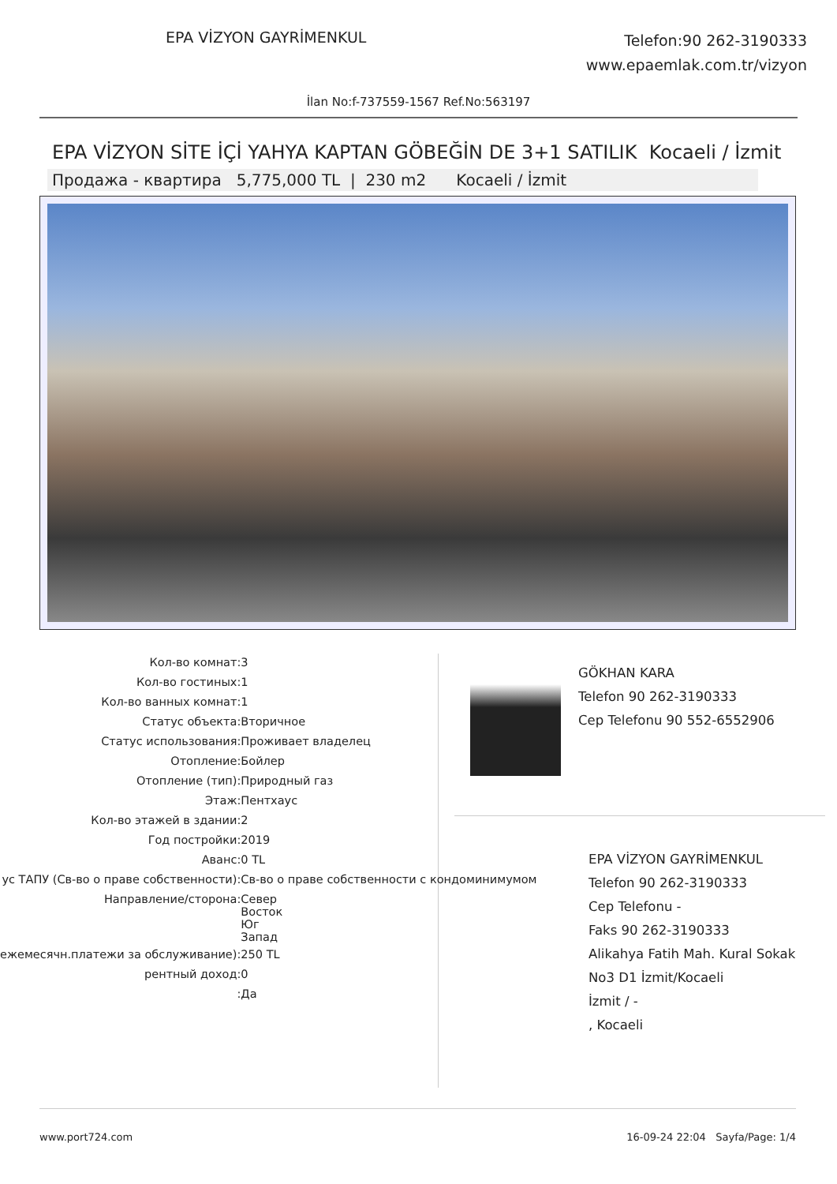EPA VİZYON GAYRİMENKUL
Telefon:90 262-3190333
www.epaemlak.com.tr/vizyon
İlan No:f-737559-1567 Ref.No:563197
EPA VİZYON SİTE İÇİ YAHYA KAPTAN GÖBEĞİN DE 3+1 SATILIK Kocaeli / İzmit
Продажа - квартира 5,775,000 TL | 230 m2 Kocaeli / İzmit
| Кол-во комнат | : | 3 |
| Кол-во гостиных | : | 1 |
| Кол-во ванных комнат | : | 1 |
| Статус объекта | : | Вторичное |
| Статус использования | : | Проживает владелец |
| Отопление | : | Бойлер |
| Отопление (тип) | : | Природный газ |
| Этаж | : | Пентхаус |
| Кол-во этажей в здании | : | 2 |
| Год постройки | : | 2019 |
| Аванс | : | 0 TL |
| ус ТАПУ (Св-во о праве собственности) | : | Св-во о праве собственности с кондоминимумом |
| Направление/сторона | : | Север Восток Юг Запад |
| ежемесячн.платежи за обслуживание) | : | 250 TL |
| рентный доход | : | 0 |
| | : | Да |
GÖKHAN KARA
Telefon 90 262-3190333
Cep Telefonu 90 552-6552906
EPA VİZYON GAYRİMENKUL
Telefon 90 262-3190333
Cep Telefonu -
Faks 90 262-3190333
Alikahya Fatih Mah. Kural Sokak No3 D1 İzmit/Kocaeli
İzmit / -
, Kocaeli
www.port724.com 16-09-24 22:04 Sayfa/Page: 1/4